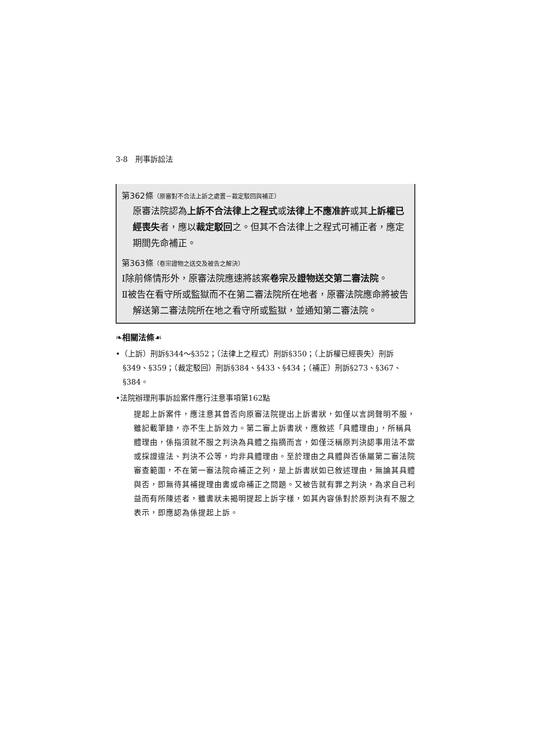3-8　刑事訴訟法
第362條（原審對不合法上訴之處置－裁定駁回與補正）
原審法院認為上訴不合法律上之程式或法律上不應准許或其上訴權已經喪失者，應以裁定駁回之。但其不合法律上之程式可補正者，應定期間先命補正。
第363條（卷宗證物之送交及被告之解決）
Ⅰ除前條情形外，原審法院應速將該案卷宗及證物送交第二審法院。
Ⅱ被告在看守所或監獄而不在第二審法院所在地者，原審法院應命將被告解送第二審法院所在地之看守所或監獄，並通知第二審法院。
❧相關法條☙
•（上訴）刑訴§344～§352；（法律上之程式）刑訴§350；（上訴權已經喪失）刑訴§349、§359；（裁定駁回）刑訴§384、§433、§434；（補正）刑訴§273、§367、§384。
•法院辦理刑事訴訟案件應行注意事項第162點
提起上訴案件，應注意其曾否向原審法院提出上訴書狀，如僅以言詞聲明不服，雖記載筆錄，亦不生上訴效力。第二審上訴書狀，應敘述「具體理由」，所稱具體理由，係指須就不服之判決為具體之指摘而言，如僅泛稱原判決認事用法不當或採證違法、判決不公等，均非具體理由。至於理由之具體與否係屬第二審法院審查範圍，不在第一審法院命補正之列，是上訴書狀如已敘述理由，無論其具體與否，即無待其補提理由書或命補正之問題。又被告就有罪之判決，為求自己利益而有所陳述者，雖書狀未揭明提起上訴字樣，如其內容係對於原判決有不服之表示，即應認為係提起上訴。